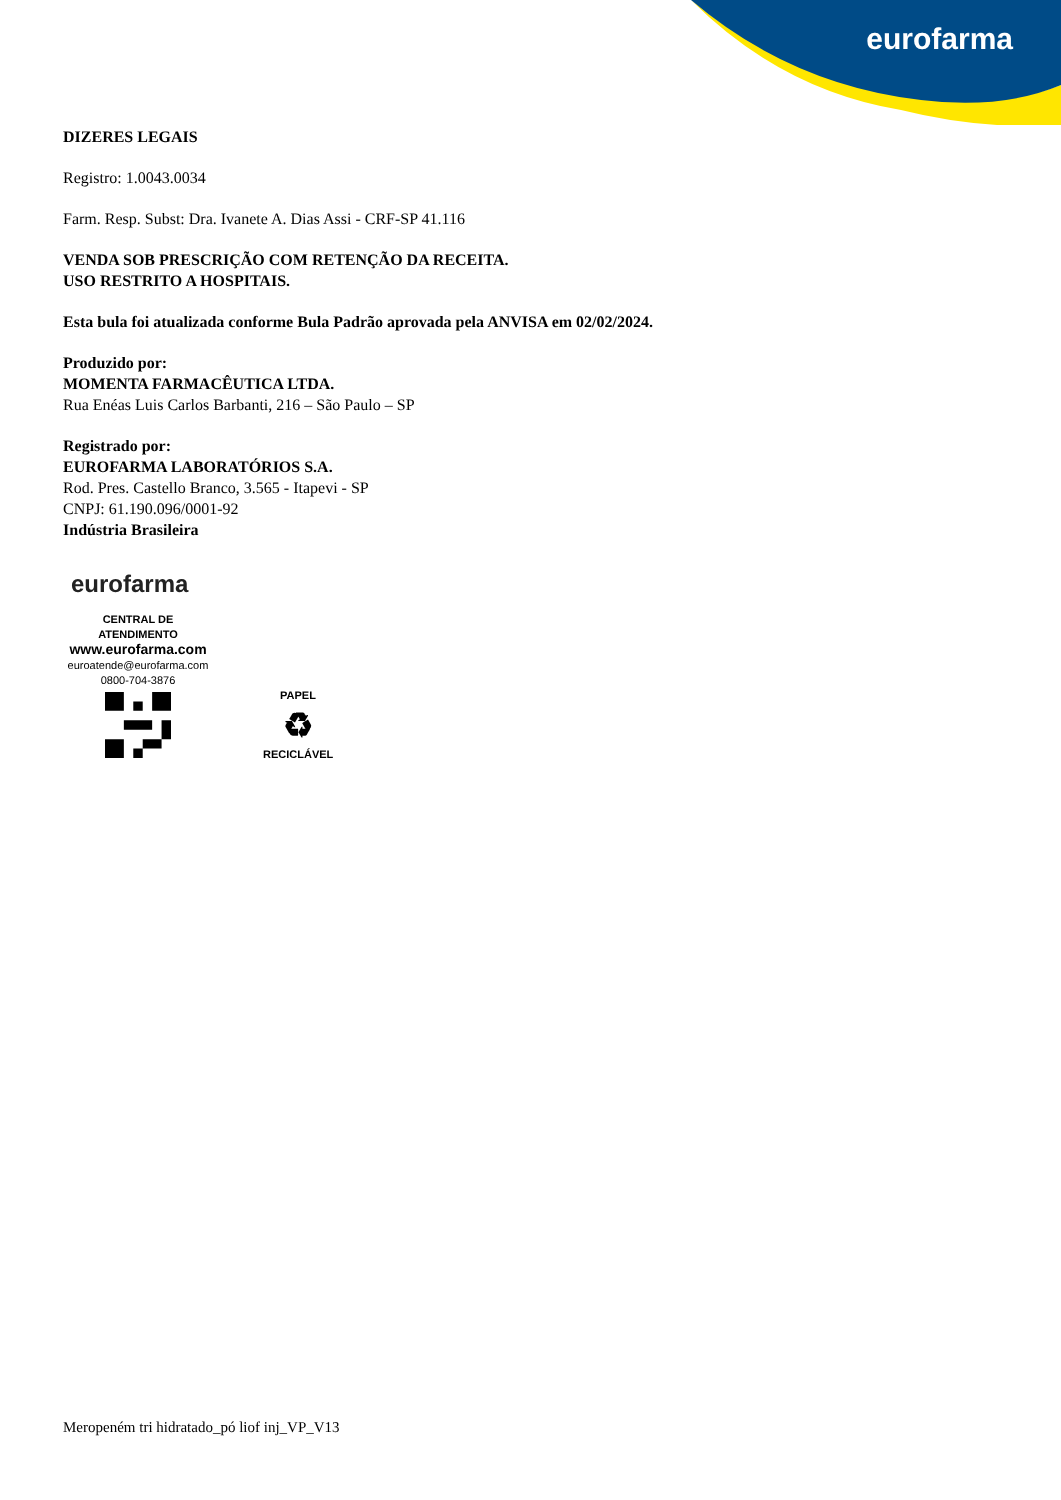eurofarma
DIZERES LEGAIS
Registro: 1.0043.0034
Farm. Resp. Subst: Dra. Ivanete A. Dias Assi - CRF-SP 41.116
VENDA SOB PRESCRIÇÃO COM RETENÇÃO DA RECEITA.
USO RESTRITO A HOSPITAIS.
Esta bula foi atualizada conforme Bula Padrão aprovada pela ANVISA em 02/02/2024.
Produzido por:
MOMENTA FARMACÊUTICA LTDA.
Rua Enéas Luis Carlos Barbanti, 216 – São Paulo – SP
Registrado por:
EUROFARMA LABORATÓRIOS S.A.
Rod. Pres. Castello Branco, 3.565 - Itapevi - SP
CNPJ: 61.190.096/0001-92
Indústria Brasileira
eurofarma
CENTRAL DE ATENDIMENTO
www.eurofarma.com
euroatende@eurofarma.com
0800-704-3876
PAPEL
♻
RECICLÁVEL
Meropeném tri hidratado_pó liof inj_VP_V13